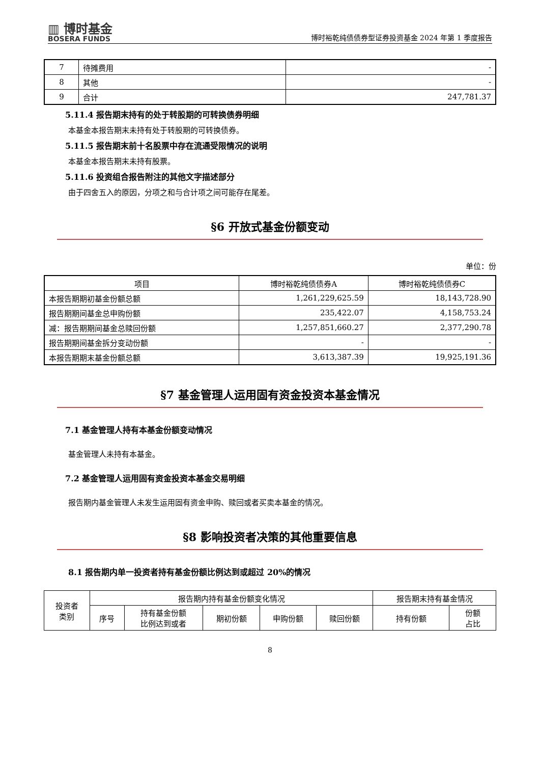▥ 博时基金
BOSERA FUNDS
博时裕乾纯债债券型证券投资基金 2024 年第 1 季度报告
| 7 | 待摊费用 | - |
| 8 | 其他 | - |
| 9 | 合计 | 247,781.37 |
5.11.4 报告期末持有的处于转股期的可转换债券明细
本基金本报告期末未持有处于转股期的可转换债券。
5.11.5 报告期末前十名股票中存在流通受限情况的说明
本基金本报告期末未持有股票。
5.11.6 投资组合报告附注的其他文字描述部分
由于四舍五入的原因，分项之和与合计项之间可能存在尾差。
§6 开放式基金份额变动
单位：份
| 项目 | 博时裕乾纯债债券A | 博时裕乾纯债债券C |
| 本报告期期初基金份额总额 | 1,261,229,625.59 | 18,143,728.90 |
| 报告期期间基金总申购份额 | 235,422.07 | 4,158,753.24 |
| 减：报告期期间基金总赎回份额 | 1,257,851,660.27 | 2,377,290.78 |
| 报告期期间基金拆分变动份额 | - | - |
| 本报告期期末基金份额总额 | 3,613,387.39 | 19,925,191.36 |
§7 基金管理人运用固有资金投资本基金情况
7.1 基金管理人持有本基金份额变动情况
基金管理人未持有本基金。
7.2 基金管理人运用固有资金投资本基金交易明细
报告期内基金管理人未发生运用固有资金申购、赎回或者买卖本基金的情况。
§8 影响投资者决策的其他重要信息
8.1 报告期内单一投资者持有基金份额比例达到或超过 20%的情况
| 投资者 类别 | 报告期内持有基金份额变化情况 | | | | | 报告期末持有基金情况 | |
| | 序号 | 持有基金份额 比例达到或者 | 期初份额 | 申购份额 | 赎回份额 | 持有份额 | 份额 占比 |
8